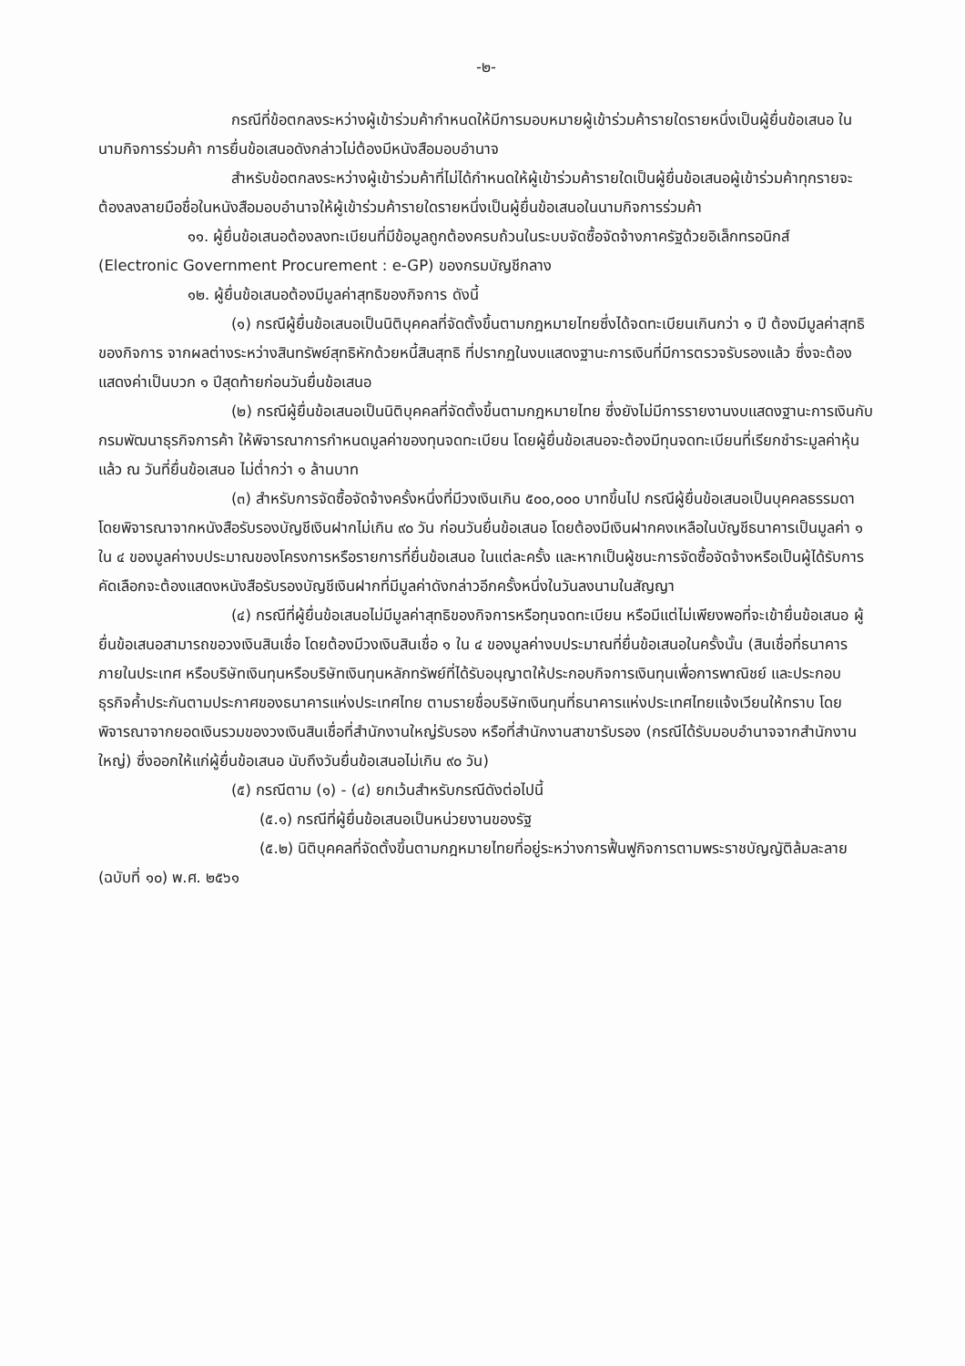-๒-
กรณีที่ข้อตกลงระหว่างผู้เข้าร่วมค้ากำหนดให้มีการมอบหมายผู้เข้าร่วมค้ารายใดรายหนึ่งเป็นผู้ยื่นข้อเสนอ ในนามกิจการร่วมค้า การยื่นข้อเสนอดังกล่าวไม่ต้องมีหนังสือมอบอำนาจ
สำหรับข้อตกลงระหว่างผู้เข้าร่วมค้าที่ไม่ได้กำหนดให้ผู้เข้าร่วมค้ารายใดเป็นผู้ยื่นข้อเสนอผู้เข้าร่วมค้าทุกรายจะต้องลงลายมือชื่อในหนังสือมอบอำนาจให้ผู้เข้าร่วมค้ารายใดรายหนึ่งเป็นผู้ยื่นข้อเสนอในนามกิจการร่วมค้า
๑๑. ผู้ยื่นข้อเสนอต้องลงทะเบียนที่มีข้อมูลถูกต้องครบถ้วนในระบบจัดซื้อจัดจ้างภาครัฐด้วยอิเล็กทรอนิกส์ (Electronic Government Procurement : e-GP) ของกรมบัญชีกลาง
๑๒. ผู้ยื่นข้อเสนอต้องมีมูลค่าสุทธิของกิจการ ดังนี้
(๑) กรณีผู้ยื่นข้อเสนอเป็นนิติบุคคลที่จัดตั้งขึ้นตามกฎหมายไทยซึ่งได้จดทะเบียนเกินกว่า ๑ ปี ต้องมีมูลค่าสุทธิของกิจการ จากผลต่างระหว่างสินทรัพย์สุทธิหักด้วยหนี้สินสุทธิ ที่ปรากฏในงบแสดงฐานะการเงินที่มีการตรวจรับรองแล้ว ซึ่งจะต้องแสดงค่าเป็นบวก ๑ ปีสุดท้ายก่อนวันยื่นข้อเสนอ
(๒) กรณีผู้ยื่นข้อเสนอเป็นนิติบุคคลที่จัดตั้งขึ้นตามกฎหมายไทย ซึ่งยังไม่มีการรายงานงบแสดงฐานะการเงินกับกรมพัฒนาธุรกิจการค้า ให้พิจารณาการกำหนดมูลค่าของทุนจดทะเบียน โดยผู้ยื่นข้อเสนอจะต้องมีทุนจดทะเบียนที่เรียกชำระมูลค่าหุ้นแล้ว ณ วันที่ยื่นข้อเสนอ ไม่ต่ำกว่า ๑ ล้านบาท
(๓) สำหรับการจัดซื้อจัดจ้างครั้งหนึ่งที่มีวงเงินเกิน ๕๐๐,๐๐๐ บาทขึ้นไป กรณีผู้ยื่นข้อเสนอเป็นบุคคลธรรมดา โดยพิจารณาจากหนังสือรับรองบัญชีเงินฝากไม่เกิน ๙๐ วัน ก่อนวันยื่นข้อเสนอ โดยต้องมีเงินฝากคงเหลือในบัญชีธนาคารเป็นมูลค่า ๑ ใน ๔ ของมูลค่างบประมาณของโครงการหรือรายการที่ยื่นข้อเสนอ ในแต่ละครั้ง และหากเป็นผู้ชนะการจัดซื้อจัดจ้างหรือเป็นผู้ได้รับการคัดเลือกจะต้องแสดงหนังสือรับรองบัญชีเงินฝากที่มีมูลค่าดังกล่าวอีกครั้งหนึ่งในวันลงนามในสัญญา
(๔) กรณีที่ผู้ยื่นข้อเสนอไม่มีมูลค่าสุทธิของกิจการหรือทุนจดทะเบียน หรือมีแต่ไม่เพียงพอที่จะเข้ายื่นข้อเสนอ ผู้ยื่นข้อเสนอสามารถขอวงเงินสินเชื่อ โดยต้องมีวงเงินสินเชื่อ ๑ ใน ๔ ของมูลค่างบประมาณที่ยื่นข้อเสนอในครั้งนั้น (สินเชื่อที่ธนาคารภายในประเทศ หรือบริษัทเงินทุนหรือบริษัทเงินทุนหลักทรัพย์ที่ได้รับอนุญาตให้ประกอบกิจการเงินทุนเพื่อการพาณิชย์ และประกอบธุรกิจค้ำประกันตามประกาศของธนาคารแห่งประเทศไทย ตามรายชื่อบริษัทเงินทุนที่ธนาคารแห่งประเทศไทยแจ้งเวียนให้ทราบ โดยพิจารณาจากยอดเงินรวมของวงเงินสินเชื่อที่สำนักงานใหญ่รับรอง หรือที่สำนักงานสาขารับรอง (กรณีได้รับมอบอำนาจจากสำนักงานใหญ่) ซึ่งออกให้แก่ผู้ยื่นข้อเสนอ นับถึงวันยื่นข้อเสนอไม่เกิน ๙๐ วัน)
(๕) กรณีตาม (๑) - (๔) ยกเว้นสำหรับกรณีดังต่อไปนี้
(๕.๑) กรณีที่ผู้ยื่นข้อเสนอเป็นหน่วยงานของรัฐ
(๕.๒) นิติบุคคลที่จัดตั้งขึ้นตามกฎหมายไทยที่อยู่ระหว่างการฟื้นฟูกิจการตามพระราชบัญญัติล้มละลาย (ฉบับที่ ๑๐) พ.ศ. ๒๕๖๑